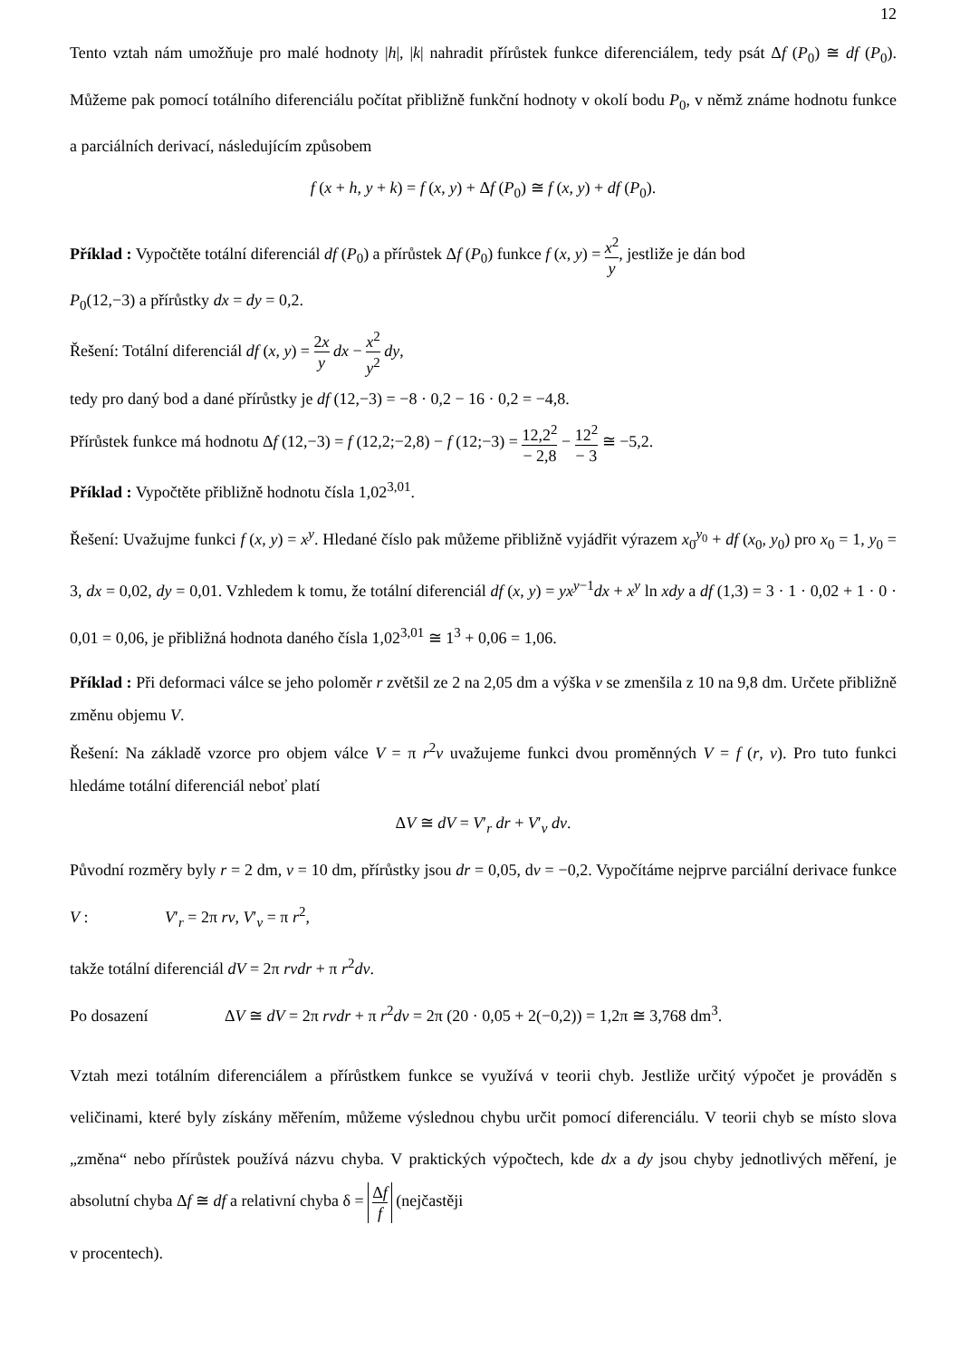12
Tento vztah nám umožňuje pro malé hodnoty |h|, |k| nahradit přírůstek funkce diferenciálem, tedy psát Δf (P<sub>0</sub>) ≅ df (P<sub>0</sub>). Můžeme pak pomocí totálního diferenciálu počítat přibližně funkční hodnoty v okolí bodu P<sub>0</sub>, v němž známe hodnotu funkce a parciálních derivací, následujícím způsobem
f (x + h, y + k) = f (x, y) + Δf (P<sub>0</sub>) ≅ f (x, y) + df (P<sub>0</sub>).
Příklad : Vypočtěte totální diferenciál df (P<sub>0</sub>) a přírůstek Δf (P<sub>0</sub>) funkce f (x, y) = x<sup>2</sup> y, jestliže je dán bod
P<sub>0</sub>(12,−3) a přírůstky dx = dy = 0,2.
Řešení: Totální diferenciál df (x, y) = 2x y dx − x<sup>2</sup> y<sup>2</sup> dy,
tedy pro daný bod a dané přírůstky je df (12,−3) = −8 · 0,2 − 16 · 0,2 = −4,8.
Přírůstek funkce má hodnotu Δf (12,−3) = f (12,2;−2,8) − f (12;−3) = 12,2<sup>2</sup> − 2,8 − 12<sup>2</sup> − 3 ≅ −5,2.
Příklad : Vypočtěte přibližně hodnotu čísla 1,02<sup>3,01</sup>.
Řešení: Uvažujme funkci f (x, y) = x<sup>y</sup>. Hledané číslo pak můžeme přibližně vyjádřit výrazem x<sub>0</sub><sup>y<sub>0</sub></sup> + df (x<sub>0</sub>, y<sub>0</sub>) pro x<sub>0</sub> = 1, y<sub>0</sub> = 3, dx = 0,02, dy = 0,01. Vzhledem k tomu, že totální diferenciál df (x, y) = yx<sup>y−1</sup>dx + x<sup>y</sup> ln xdy a df (1,3) = 3 · 1 · 0,02 + 1 · 0 · 0,01 = 0,06, je přibližná hodnota daného čísla 1,02<sup>3,01</sup> ≅ 1<sup>3</sup> + 0,06 = 1,06.
Příklad : Při deformaci válce se jeho poloměr r zvětšil ze 2 na 2,05 dm a výška v se zmenšila z 10 na 9,8 dm. Určete přibližně změnu objemu V.
Řešení: Na základě vzorce pro objem válce V = π r<sup>2</sup>v uvažujeme funkci dvou proměnných V = f (r, v). Pro tuto funkci hledáme totální diferenciál neboť platí
ΔV ≅ dV = V′<sub>r</sub> dr + V′<sub>v</sub> dv.
Původní rozměry byly r = 2 dm, v = 10 dm, přírůstky jsou dr = 0,05, dv = −0,2. Vypočítáme nejprve parciální derivace funkce V : V′<sub>r</sub> = 2π rv, V′<sub>v</sub> = π r<sup>2</sup>,
takže totální diferenciál dV = 2π rvdr + π r<sup>2</sup>dv.
Po dosazení ΔV ≅ dV = 2π rvdr + π r<sup>2</sup>dv = 2π (20 · 0,05 + 2(−0,2)) = 1,2π ≅ 3,768 dm<sup>3</sup>.
Vztah mezi totálním diferenciálem a přírůstkem funkce se využívá v teorii chyb. Jestliže určitý výpočet je prováděn s veličinami, které byly získány měřením, můžeme výslednou chybu určit pomocí diferenciálu. V teorii chyb se místo slova „změna“ nebo přírůstek používá názvu chyba. V praktických výpočtech, kde dx a dy jsou chyby jednotlivých měření, je absolutní chyba Δf ≅ df a relativní chyba δ = Δf f (nejčastěji
v procentech).